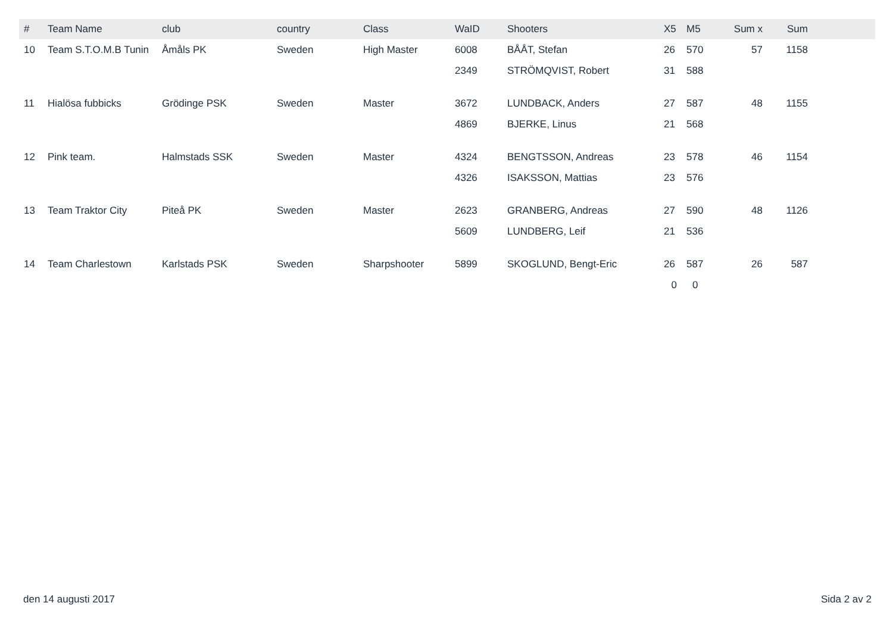| # | Team Name | club | country | Class | WaID | Shooters | X5 | M5 | Sum x | Sum | |
| --- | --- | --- | --- | --- | --- | --- | --- | --- | --- | --- | --- |
| 10 | Team S.T.O.M.B Tunin | Åmåls PK | Sweden | High Master | 6008 | BÅÅT, Stefan | 26 | 570 | 57 | 1158 | |
| | | | | | 2349 | STRÖMQVIST, Robert | 31 | 588 | | | |
| 11 | Hialösa fubbicks | Grödinge PSK | Sweden | Master | 3672 | LUNDBACK, Anders | 27 | 587 | 48 | 1155 | |
| | | | | | 4869 | BJERKE, Linus | 21 | 568 | | | |
| 12 | Pink team. | Halmstads SSK | Sweden | Master | 4324 | BENGTSSON, Andreas | 23 | 578 | 46 | 1154 | |
| | | | | | 4326 | ISAKSSON, Mattias | 23 | 576 | | | |
| 13 | Team Traktor City | Piteå PK | Sweden | Master | 2623 | GRANBERG, Andreas | 27 | 590 | 48 | 1126 | |
| | | | | | 5609 | LUNDBERG, Leif | 21 | 536 | | | |
| 14 | Team Charlestown | Karlstads PSK | Sweden | Sharpshooter | 5899 | SKOGLUND, Bengt-Eric | 26 | 587 | 26 | 587 | |
| | | | | | | | 0 | 0 | | | |
den 14 augusti 2017 Sida 2 av 2